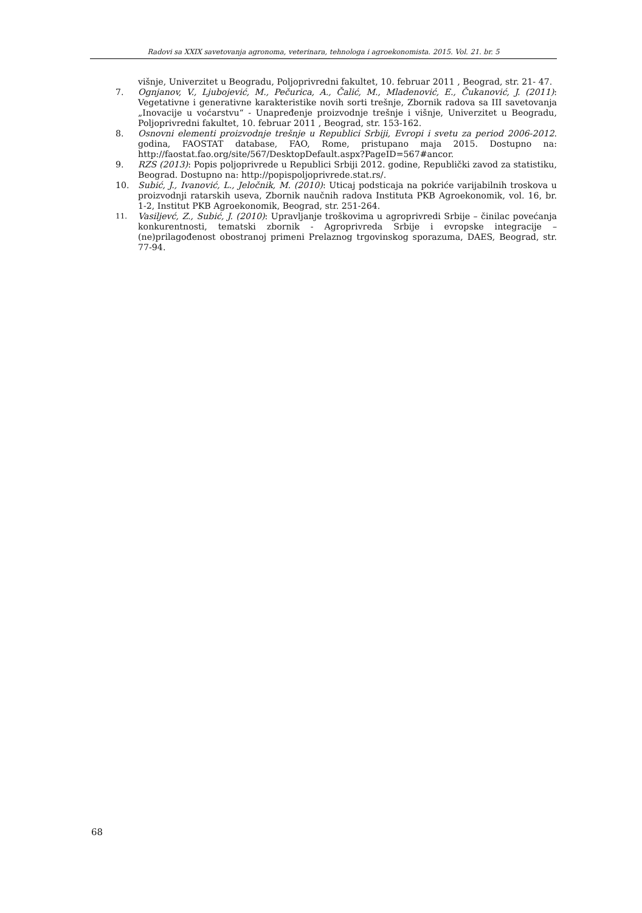Radovi sa XXIX savetovanja agronoma, veterinara, tehnologa i agroekonomista. 2015. Vol. 21. br. 5
višnje, Univerzitet u Beogradu, Poljoprivredni fakultet, 10. februar 2011 , Beograd, str. 21- 47.
7. Ognjanov, V., Ljubojević, M., Pečurica, A., Čalić, M., Mladenović, E., Čukanović, J. (2011): Vegetativne i generativne karakteristike novih sorti trešnje, Zbornik radova sa III savetovanja „Inovacije u voćarstvu“ - Unapređenje proizvodnje trešnje i višnje, Univerzitet u Beogradu, Poljoprivredni fakultet, 10. februar 2011 , Beograd, str. 153-162.
8. Osnovni elementi proizvodnje trešnje u Republici Srbiji, Evropi i svetu za period 2006-2012. godina, FAOSTAT database, FAO, Rome, pristupano maja 2015. Dostupno na: http://faostat.fao.org/site/567/DesktopDefault.aspx?PageID=567#ancor.
9. RZS (2013): Popis poljoprivrede u Republici Srbiji 2012. godine, Republički zavod za statistiku, Beograd. Dostupno na: http://popispoljoprivrede.stat.rs/.
10. Subić, J., Ivanović, L., Jeločnik, M. (2010): Uticaj podsticaja na pokriće varijabilnih troskova u proizvodnji ratarskih useva, Zbornik naučnih radova Instituta PKB Agroekonomik, vol. 16, br. 1-2, Institut PKB Agroekonomik, Beograd, str. 251-264.
11. Vasiljevć, Z., Subić, J. (2010): Upravljanje troškovima u agroprivredi Srbije – činilac povećanja konkurentnosti, tematski zbornik - Agroprivreda Srbije i evropske integracije – (ne)prilagođenost obostranoj primeni Prelaznog trgovinskog sporazuma, DAES, Beograd, str. 77-94.
68